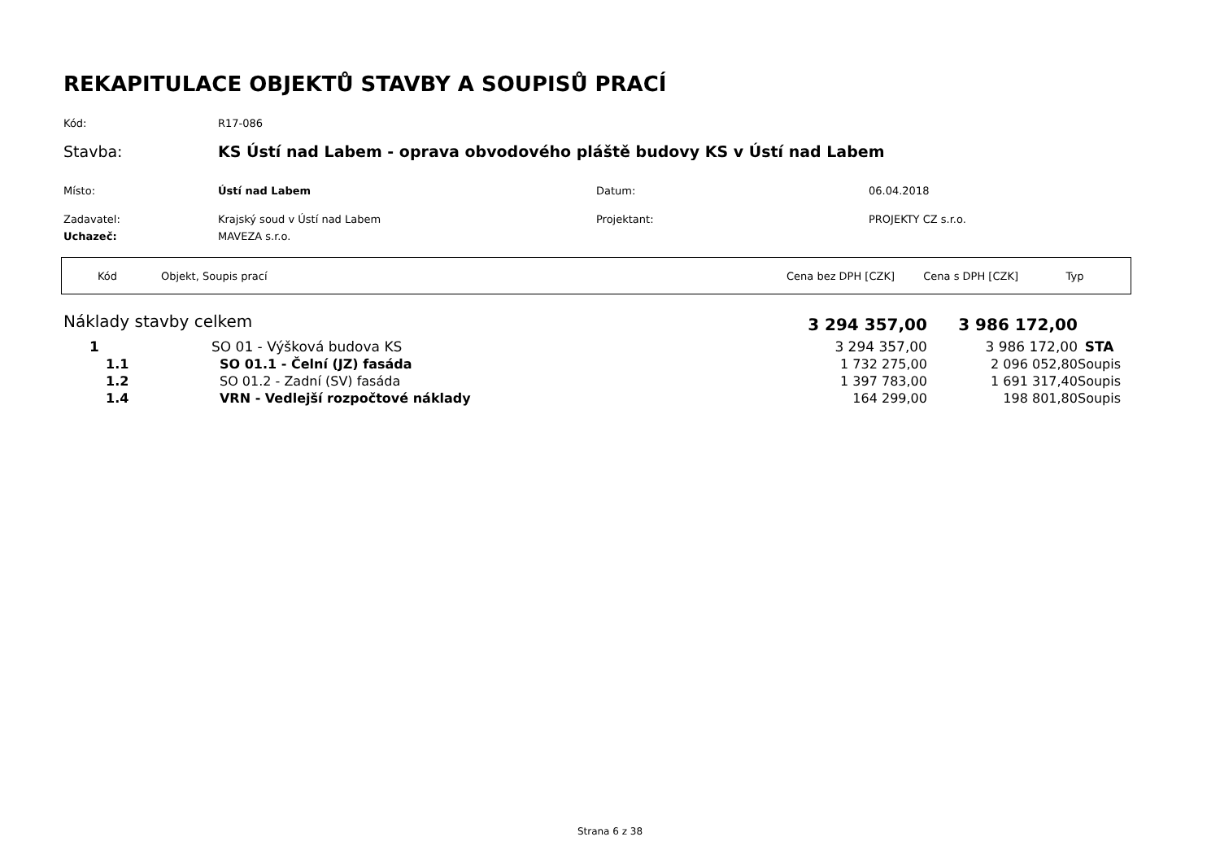REKAPITULACE OBJEKTŮ STAVBY A SOUPISŮ PRACÍ
Kód: R17-086
Stavba: KS Ústí nad Labem - oprava obvodového pláště budovy KS v Ústí nad Labem
Místo: Ústí nad Labem Datum: 06.04.2018
Zadavatel: Krajský soud v Ústí nad Labem Projektant: PROJEKTY CZ s.r.o.
Uchazeč: MAVEZA s.r.o.
| Kód | Objekt, Soupis prací | Cena bez DPH [CZK] | Cena s DPH [CZK] | Typ |
| Náklady stavby celkem | | 3 294 357,00 | 3 986 172,00 | |
| 1 | SO 01 - Výšková budova KS | 3 294 357,00 | 3 986 172,00 | STA |
| 1.1 | SO 01.1 - Čelní (JZ) fasáda | 1 732 275,00 | 2 096 052,80 | Soupis |
| 1.2 | SO 01.2 - Zadní (SV) fasáda | 1 397 783,00 | 1 691 317,40 | Soupis |
| 1.4 | VRN - Vedlejší rozpočtové náklady | 164 299,00 | 198 801,80 | Soupis |
Strana 6 z 38